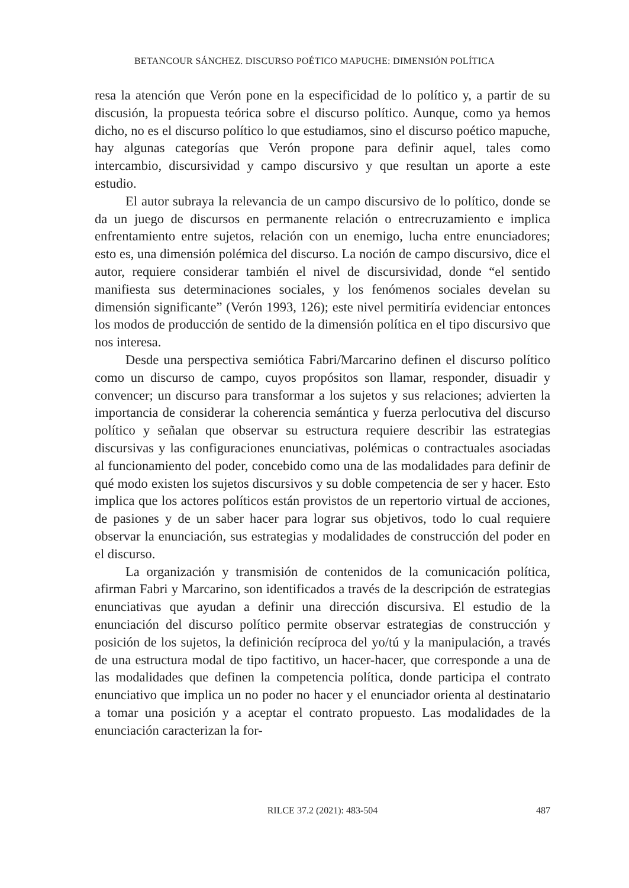BETANCOUR SÁNCHEZ. DISCURSO POÉTICO MAPUCHE: DIMENSIÓN POLÍTICA
resa la atención que Verón pone en la especificidad de lo político y, a partir de su discusión, la propuesta teórica sobre el discurso político. Aunque, como ya hemos dicho, no es el discurso político lo que estudiamos, sino el discurso poético mapuche, hay algunas categorías que Verón propone para definir aquel, tales como intercambio, discursividad y campo discursivo y que resultan un aporte a este estudio.
El autor subraya la relevancia de un campo discursivo de lo político, donde se da un juego de discursos en permanente relación o entrecruzamiento e implica enfrentamiento entre sujetos, relación con un enemigo, lucha entre enunciadores; esto es, una dimensión polémica del discurso. La noción de campo discursivo, dice el autor, requiere considerar también el nivel de discursividad, donde “el sentido manifiesta sus determinaciones sociales, y los fenómenos sociales develan su dimensión significante” (Verón 1993, 126); este nivel permitiría evidenciar entonces los modos de producción de sentido de la dimensión política en el tipo discursivo que nos interesa.
Desde una perspectiva semiótica Fabri/Marcarino definen el discurso político como un discurso de campo, cuyos propósitos son llamar, responder, disuadir y convencer; un discurso para transformar a los sujetos y sus relaciones; advierten la importancia de considerar la coherencia semántica y fuerza perlocutiva del discurso político y señalan que observar su estructura requiere describir las estrategias discursivas y las configuraciones enunciativas, polémicas o contractuales asociadas al funcionamiento del poder, concebido como una de las modalidades para definir de qué modo existen los sujetos discursivos y su doble competencia de ser y hacer. Esto implica que los actores políticos están provistos de un repertorio virtual de acciones, de pasiones y de un saber hacer para lograr sus objetivos, todo lo cual requiere observar la enunciación, sus estrategias y modalidades de construcción del poder en el discurso.
La organización y transmisión de contenidos de la comunicación política, afirman Fabri y Marcarino, son identificados a través de la descripción de estrategias enunciativas que ayudan a definir una dirección discursiva. El estudio de la enunciación del discurso político permite observar estrategias de construcción y posición de los sujetos, la definición recíproca del yo/tú y la manipulación, a través de una estructura modal de tipo factitivo, un hacer-hacer, que corresponde a una de las modalidades que definen la competencia política, donde participa el contrato enunciativo que implica un no poder no hacer y el enunciador orienta al destinatario a tomar una posición y a aceptar el contrato propuesto. Las modalidades de la enunciación caracterizan la for-
RILCE 37.2 (2021): 483-504
487